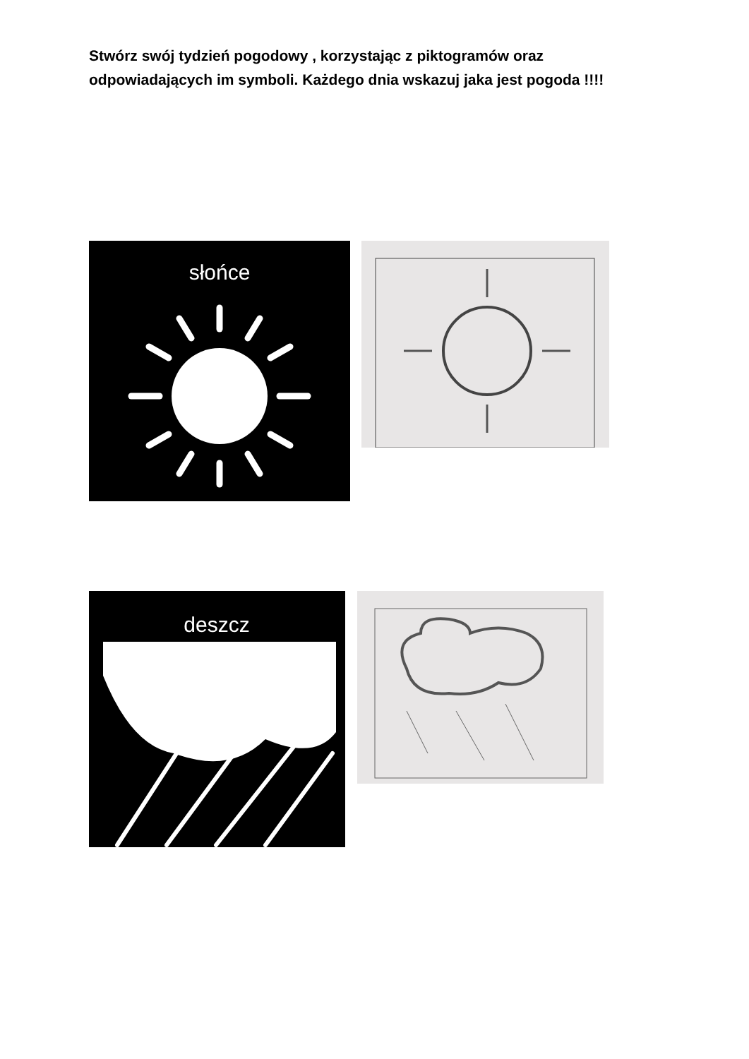Stwórz swój tydzień pogodowy , korzystając z piktogramów oraz odpowiadających im symboli. Każdego dnia wskazuj jaka jest pogoda !!!!
słońce
deszcz